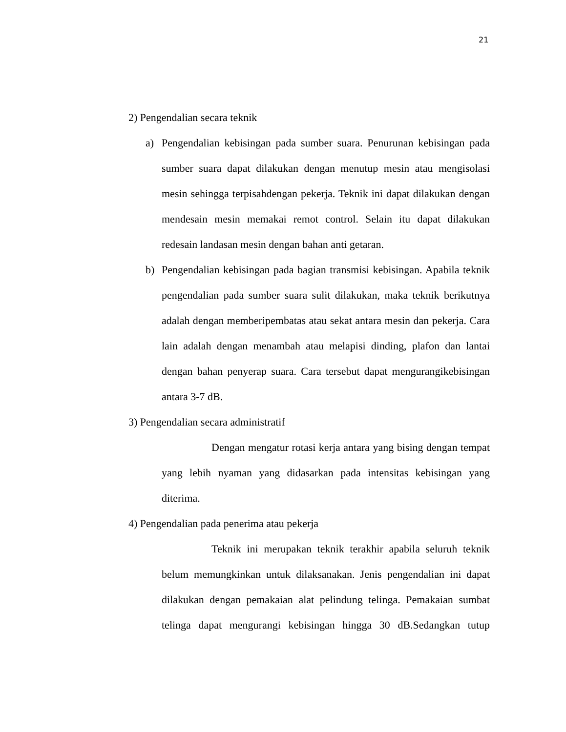21
2) Pengendalian secara teknik
a) Pengendalian kebisingan pada sumber suara. Penurunan kebisingan pada sumber suara dapat dilakukan dengan menutup mesin atau mengisolasi mesin sehingga terpisahdengan pekerja. Teknik ini dapat dilakukan dengan mendesain mesin memakai remot control. Selain itu dapat dilakukan redesain landasan mesin dengan bahan anti getaran.
b) Pengendalian kebisingan pada bagian transmisi kebisingan. Apabila teknik pengendalian pada sumber suara sulit dilakukan, maka teknik berikutnya adalah dengan memberipembatas atau sekat antara mesin dan pekerja. Cara lain adalah dengan menambah atau melapisi dinding, plafon dan lantai dengan bahan penyerap suara. Cara tersebut dapat mengurangikebisingan antara 3-7 dB.
3) Pengendalian secara administratif
Dengan mengatur rotasi kerja antara yang bising dengan tempat yang lebih nyaman yang didasarkan pada intensitas kebisingan yang diterima.
4) Pengendalian pada penerima atau pekerja
Teknik ini merupakan teknik terakhir apabila seluruh teknik belum memungkinkan untuk dilaksanakan. Jenis pengendalian ini dapat dilakukan dengan pemakaian alat pelindung telinga. Pemakaian sumbat telinga dapat mengurangi kebisingan hingga 30 dB.Sedangkan tutup